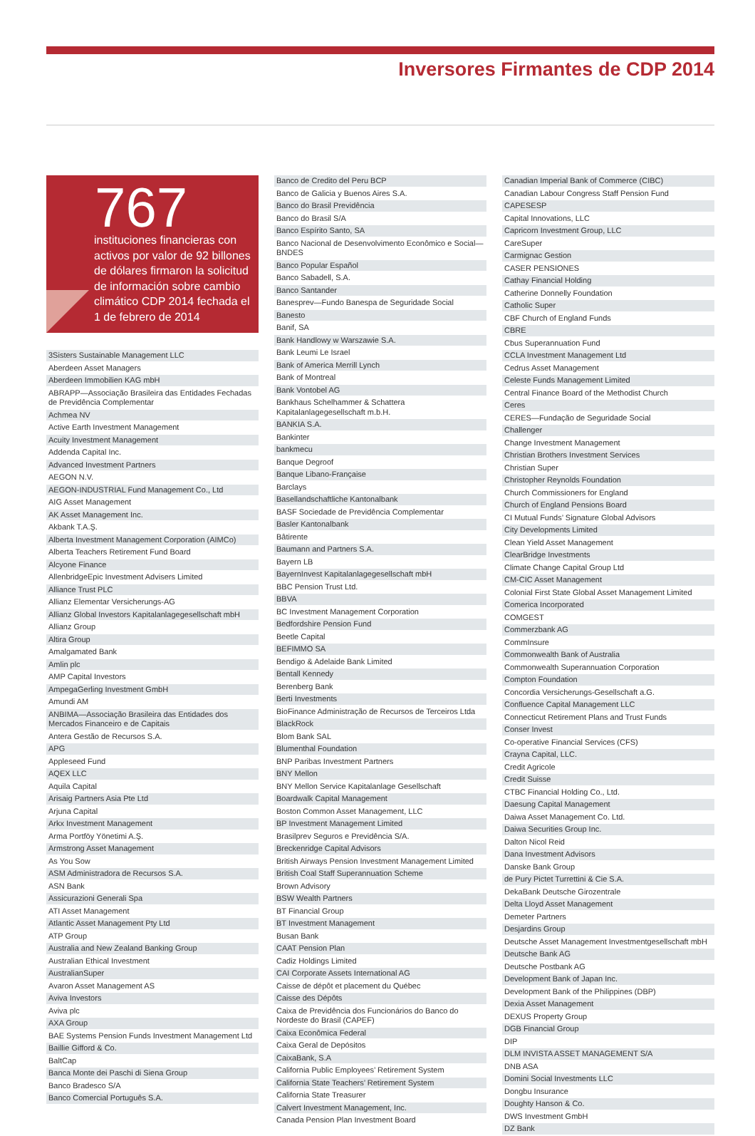Inversores Firmantes de CDP 2014
767
instituciones financieras con activos por valor de 92 billones de dólares firmaron la solicitud de información sobre cambio climático CDP 2014 fechada el 1 de febrero de 2014
3Sisters Sustainable Management LLC
Aberdeen Asset Managers
Aberdeen Immobilien KAG mbH
ABRAPP—Associação Brasileira das Entidades Fechadas de Previdência Complementar
Achmea NV
Active Earth Investment Management
Acuity Investment Management
Addenda Capital Inc.
Advanced Investment Partners
AEGON N.V.
AEGON-INDUSTRIAL Fund Management Co., Ltd
AIG Asset Management
AK Asset Management Inc.
Akbank T.A.Ş.
Alberta Investment Management Corporation (AIMCo)
Alberta Teachers Retirement Fund Board
Alcyone Finance
AllenbridgeEpic Investment Advisers Limited
Alliance Trust PLC
Allianz Elementar Versicherungs-AG
Allianz Global Investors Kapitalanlagegesellschaft mbH
Allianz Group
Altira Group
Amalgamated Bank
Amlin plc
AMP Capital Investors
AmpegaGerling Investment GmbH
Amundi AM
ANBIMA—Associação Brasileira das Entidades dos Mercados Financeiro e de Capitais
Antera Gestão de Recursos S.A.
APG
Appleseed Fund
AQEX LLC
Aquila Capital
Arisaig Partners Asia Pte Ltd
Arjuna Capital
Arkx Investment Management
Arma Portföy Yönetimi A.Ş.
Armstrong Asset Management
As You Sow
ASM Administradora de Recursos S.A.
ASN Bank
Assicurazioni Generali Spa
ATI Asset Management
Atlantic Asset Management Pty Ltd
ATP Group
Australia and New Zealand Banking Group
Australian Ethical Investment
AustralianSuper
Avaron Asset Management AS
Aviva Investors
Aviva plc
AXA Group
BAE Systems Pension Funds Investment Management Ltd
Baillie Gifford & Co.
BaltCap
Banca Monte dei Paschi di Siena Group
Banco Bradesco S/A
Banco Comercial Português S.A.
Banco de Credito del Peru BCP
Banco de Galicia y Buenos Aires S.A.
Banco do Brasil Previdência
Banco do Brasil S/A
Banco Espírito Santo, SA
Banco Nacional de Desenvolvimento Econômico e Social—BNDES
Banco Popular Español
Banco Sabadell, S.A.
Banco Santander
Banesprev—Fundo Banespa de Seguridade Social
Banesto
Banif, SA
Bank Handlowy w Warszawie S.A.
Bank Leumi Le Israel
Bank of America Merrill Lynch
Bank of Montreal
Bank Vontobel AG
Bankhaus Schelhammer & Schattera Kapitalanlagegesellschaft m.b.H.
BANKIA S.A.
Bankinter
bankmecu
Banque Degroof
Banque Libano-Française
Barclays
Basellandschaftliche Kantonalbank
BASF Sociedade de Previdência Complementar
Basler Kantonalbank
Bâtirente
Baumann and Partners S.A.
Bayern LB
BayernInvest Kapitalanlagegesellschaft mbH
BBC Pension Trust Ltd.
BBVA
BC Investment Management Corporation
Bedfordshire Pension Fund
Beetle Capital
BEFIMMO SA
Bendigo & Adelaide Bank Limited
Bentall Kennedy
Berenberg Bank
Berti Investments
BioFinance Administração de Recursos de Terceiros Ltda
BlackRock
Blom Bank SAL
Blumenthal Foundation
BNP Paribas Investment Partners
BNY Mellon
BNY Mellon Service Kapitalanlage Gesellschaft
Boardwalk Capital Management
Boston Common Asset Management, LLC
BP Investment Management Limited
Brasilprev Seguros e Previdência S/A.
Breckenridge Capital Advisors
British Airways Pension Investment Management Limited
British Coal Staff Superannuation Scheme
Brown Advisory
BSW Wealth Partners
BT Financial Group
BT Investment Management
Busan Bank
CAAT Pension Plan
Cadiz Holdings Limited
CAI Corporate Assets International AG
Caisse de dépôt et placement du Québec
Caisse des Dépôts
Caixa de Previdência dos Funcionários do Banco do Nordeste do Brasil (CAPEF)
Caixa Econômica Federal
Caixa Geral de Depósitos
CaixaBank, S.A
California Public Employees’ Retirement System
California State Teachers’ Retirement System
California State Treasurer
Calvert Investment Management, Inc.
Canada Pension Plan Investment Board
Canadian Imperial Bank of Commerce (CIBC)
Canadian Labour Congress Staff Pension Fund
CAPESESP
Capital Innovations, LLC
Capricorn Investment Group, LLC
CareSuper
Carmignac Gestion
CASER PENSIONES
Cathay Financial Holding
Catherine Donnelly Foundation
Catholic Super
CBF Church of England Funds
CBRE
Cbus Superannuation Fund
CCLA Investment Management Ltd
Cedrus Asset Management
Celeste Funds Management Limited
Central Finance Board of the Methodist Church
Ceres
CERES—Fundação de Seguridade Social
Challenger
Change Investment Management
Christian Brothers Investment Services
Christian Super
Christopher Reynolds Foundation
Church Commissioners for England
Church of England Pensions Board
CI Mutual Funds’ Signature Global Advisors
City Developments Limited
Clean Yield Asset Management
ClearBridge Investments
Climate Change Capital Group Ltd
CM-CIC Asset Management
Colonial First State Global Asset Management Limited
Comerica Incorporated
COMGEST
Commerzbank AG
CommInsure
Commonwealth Bank of Australia
Commonwealth Superannuation Corporation
Compton Foundation
Concordia Versicherungs-Gesellschaft a.G.
Confluence Capital Management LLC
Connecticut Retirement Plans and Trust Funds
Conser Invest
Co-operative Financial Services (CFS)
Crayna Capital, LLC.
Credit Agricole
Credit Suisse
CTBC Financial Holding Co., Ltd.
Daesung Capital Management
Daiwa Asset Management Co. Ltd.
Daiwa Securities Group Inc.
Dalton Nicol Reid
Dana Investment Advisors
Danske Bank Group
de Pury Pictet Turrettini & Cie S.A.
DekaBank Deutsche Girozentrale
Delta Lloyd Asset Management
Demeter Partners
Desjardins Group
Deutsche Asset Management Investmentgesellschaft mbH
Deutsche Bank AG
Deutsche Postbank AG
Development Bank of Japan Inc.
Development Bank of the Philippines (DBP)
Dexia Asset Management
DEXUS Property Group
DGB Financial Group
DIP
DLM INVISTA ASSET MANAGEMENT S/A
DNB ASA
Domini Social Investments LLC
Dongbu Insurance
Doughty Hanson & Co.
DWS Investment GmbH
DZ Bank